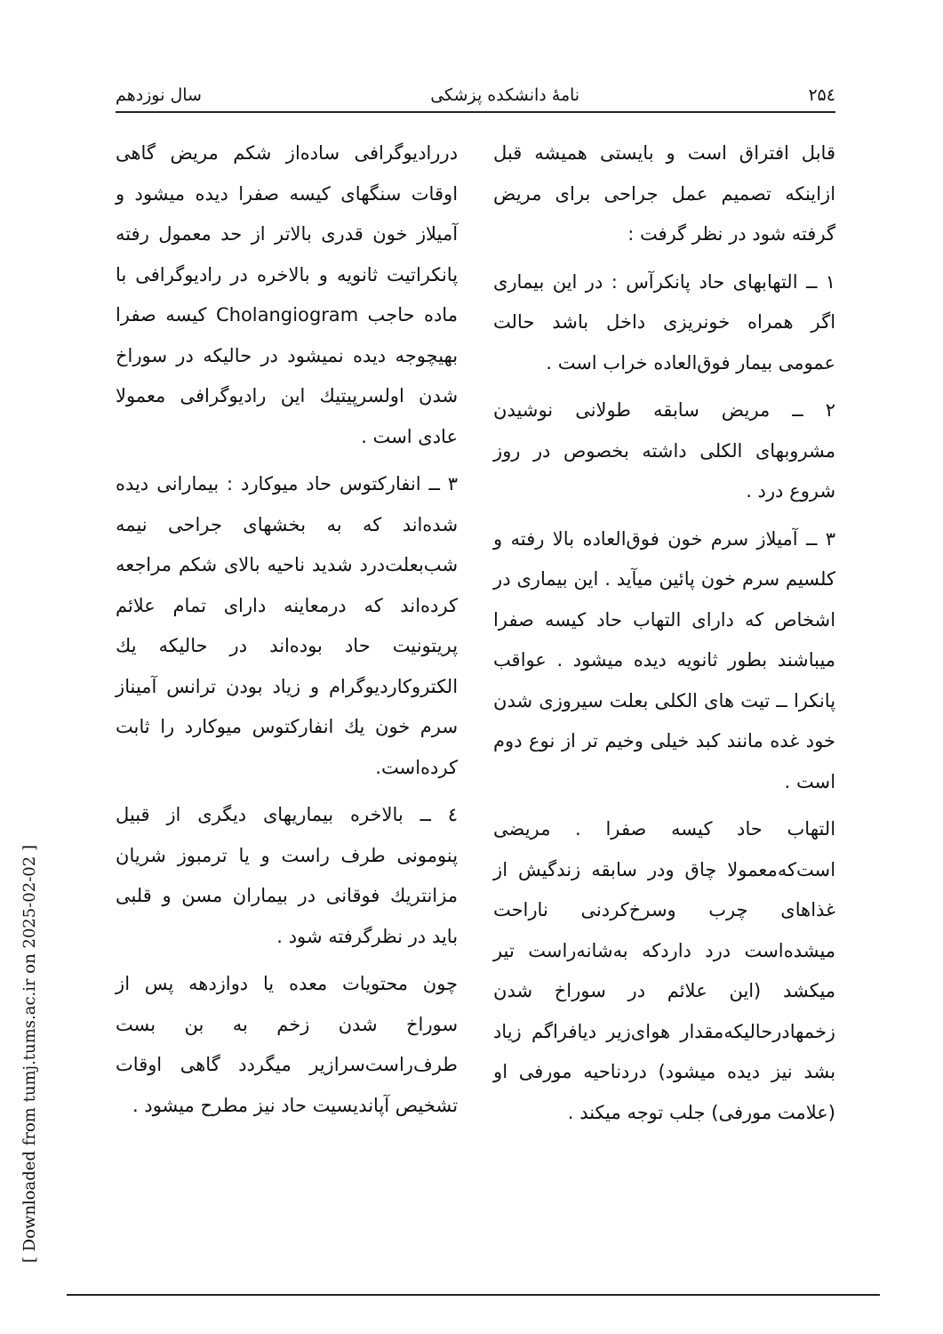۲۵٤ نامهٔ دانشکده پزشکی سال نوزدهم
قابل افتراق است و بایستی همیشه قبل ازاینکه تصمیم عمل جراحی برای مریض گرفته شود در نظر گرفت :
۱ ــ التهابهای حاد پانکرآس : در این بیماری اگر همراه خونریزی داخل باشد حالت عمومی بیمار فوق‌العاده خراب است .
۲ ــ مریض سابقه طولانی نوشیدن مشروبهای الکلی داشته بخصوص در روز شروع درد .
۳ ــ آمیلاز سرم خون فوق‌العاده بالا رفته و کلسیم سرم خون پائین میآید . این بیماری در اشخاص که دارای التهاب حاد کیسه صفرا میباشند بطور ثانویه دیده میشود . عواقب پانکرا ــ تیت های الکلی بعلت سیروزی شدن خود غده مانند کبد خیلی وخیم تر از نوع دوم است .
التهاب حاد کیسه صفرا . مریضی است‌که‌معمولا چاق ودر سابقه زندگیش از غذاهای چرب وسرخ‌کردنی ناراحت میشده‌است درد داردکه به‌شانه‌راست تیر میکشد (این علائم در سوراخ شدن زخمهادرحالیکه‌مقدار هوای‌زیر دیافراگم زیاد بشد نیز دیده میشود) دردناحیه مورفی او (علامت مورفی) جلب توجه میکند .
دررادیوگرافی ساده‌از شکم مریض گاهی اوقات سنگهای کیسه صفرا دیده میشود و آمیلاز خون قدری بالاتر از حد معمول رفته پانکراتیت ثانویه و بالاخره در رادیوگرافی با ماده حاجب Cholangiogram کیسه صفرا بهیچوجه دیده نمیشود در حالیکه در سوراخ شدن اولسرپیتیك این رادیوگرافی معمولا عادی است .
۳ ــ انفارکتوس حاد میوکارد : بیمارانی دیده شده‌اند که به بخشهای جراحی نیمه شب‌بعلت‌درد شدید ناحیه بالای شکم مراجعه کرده‌اند که درمعاینه دارای تمام علائم پریتونیت حاد بوده‌اند در حالیکه یك الکتروکاردیوگرام و زیاد بودن ترانس آمیناز سرم خون یك انفارکتوس میوکارد را ثابت کرده‌است.
٤ ــ بالاخره بیماریهای دیگری از قبیل پنومونی طرف راست و یا ترمبوز شریان مزانتریك فوقانی در بیماران مسن و قلبی باید در نظرگرفته شود .
چون محتویات معده یا دوازدهه پس از سوراخ شدن زخم به بن بست طرف‌راست‌سرازیر میگردد گاهی اوقات تشخیص آپاندیسیت حاد نیز مطرح میشود .
[ Downloaded from tumj.tums.ac.ir on 2025-02-02 ]